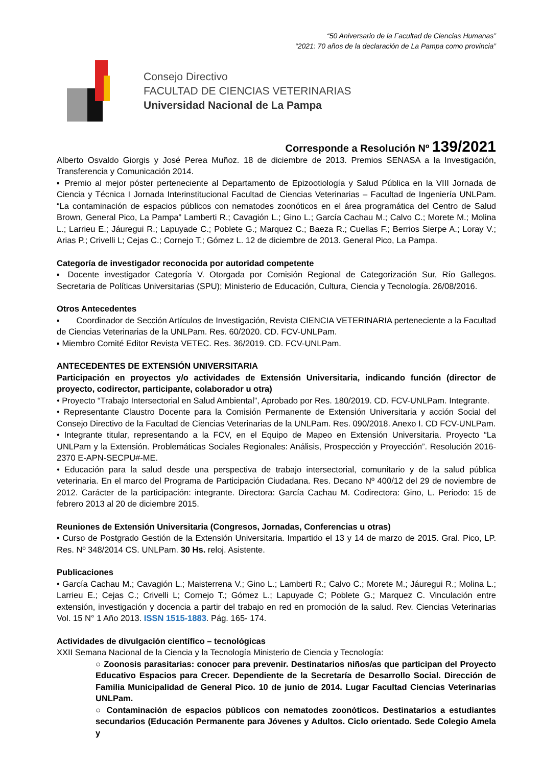“50 Aniversario de la Facultad de Ciencias Humanas”
“2021: 70 años de la declaración de La Pampa como provincia”
Consejo Directivo
FACULTAD DE CIENCIAS VETERINARIAS
Universidad Nacional de La Pampa
Corresponde a Resolución Nº 139/2021
Alberto Osvaldo Giorgis y José Perea Muñoz. 18 de diciembre de 2013. Premios SENASA a la Investigación, Transferencia y Comunicación 2014.
▪ Premio al mejor póster perteneciente al Departamento de Epizootiología y Salud Pública en la VIII Jornada de Ciencia y Técnica I Jornada Interinstitucional Facultad de Ciencias Veterinarias – Facultad de Ingeniería UNLPam. “La contaminación de espacios públicos con nematodes zoonóticos en el área programática del Centro de Salud Brown, General Pico, La Pampa” Lamberti R.; Cavagión L.; Gino L.; García Cachau M.; Calvo C.; Morete M.; Molina L.; Larrieu E.; Jáuregui R.; Lapuyade C.; Poblete G.; Marquez C.; Baeza R.; Cuellas F.; Berrios Sierpe A.; Loray V.; Arias P.; Crivelli L; Cejas C.; Cornejo T.; Gómez L. 12 de diciembre de 2013. General Pico, La Pampa.
Categoría de investigador reconocida por autoridad competente
▪ Docente investigador Categoría V. Otorgada por Comisión Regional de Categorización Sur, Río Gallegos. Secretaria de Políticas Universitarias (SPU); Ministerio de Educación, Cultura, Ciencia y Tecnología. 26/08/2016.
Otros Antecedentes
▪ Coordinador de Sección Artículos de Investigación, Revista CIENCIA VETERINARIA perteneciente a la Facultad de Ciencias Veterinarias de la UNLPam. Res. 60/2020. CD. FCV-UNLPam.
▪ Miembro Comité Editor Revista VETEC. Res. 36/2019. CD. FCV-UNLPam.
ANTECEDENTES DE EXTENSIÓN UNIVERSITARIA
Participación en proyectos y/o actividades de Extensión Universitaria, indicando función (director de proyecto, codirector, participante, colaborador u otra)
• Proyecto “Trabajo Intersectorial en Salud Ambiental”, Aprobado por Res. 180/2019. CD. FCV-UNLPam. Integrante.
• Representante Claustro Docente para la Comisión Permanente de Extensión Universitaria y acción Social del Consejo Directivo de la Facultad de Ciencias Veterinarias de la UNLPam. Res. 090/2018. Anexo I. CD FCV-UNLPam.
• Integrante titular, representando a la FCV, en el Equipo de Mapeo en Extensión Universitaria. Proyecto “La UNLPam y la Extensión. Problemáticas Sociales Regionales: Análisis, Prospección y Proyección”. Resolución 2016-2370 E-APN-SECPU#-ME.
• Educación para la salud desde una perspectiva de trabajo intersectorial, comunitario y de la salud pública veterinaria. En el marco del Programa de Participación Ciudadana. Res. Decano Nº 400/12 del 29 de noviembre de 2012. Carácter de la participación: integrante. Directora: García Cachau M. Codirectora: Gino, L. Periodo: 15 de febrero 2013 al 20 de diciembre 2015.
Reuniones de Extensión Universitaria (Congresos, Jornadas, Conferencias u otras)
• Curso de Postgrado Gestión de la Extensión Universitaria. Impartido el 13 y 14 de marzo de 2015. Gral. Pico, LP. Res. Nº 348/2014 CS. UNLPam. 30 Hs. reloj. Asistente.
Publicaciones
• García Cachau M.; Cavagión L.; Maisterrena V.; Gino L.; Lamberti R.; Calvo C.; Morete M.; Jáuregui R.; Molina L.; Larrieu E.; Cejas C.; Crivelli L; Cornejo T.; Gómez L.; Lapuyade C; Poblete G.; Marquez C. Vinculación entre extensión, investigación y docencia a partir del trabajo en red en promoción de la salud. Rev. Ciencias Veterinarias Vol. 15 N° 1 Año 2013. ISSN 1515-1883. Pág. 165- 174.
Actividades de divulgación científico – tecnológicas
XXII Semana Nacional de la Ciencia y la Tecnología Ministerio de Ciencia y Tecnología:
○ Zoonosis parasitarias: conocer para prevenir. Destinatarios niños/as que participan del Proyecto Educativo Espacios para Crecer. Dependiente de la Secretaría de Desarrollo Social. Dirección de Familia Municipalidad de General Pico. 10 de junio de 2014. Lugar Facultad Ciencias Veterinarias UNLPam.
○ Contaminación de espacios públicos con nematodes zoonóticos. Destinatarios a estudiantes secundarios (Educación Permanente para Jóvenes y Adultos. Ciclo orientado. Sede Colegio Amela y